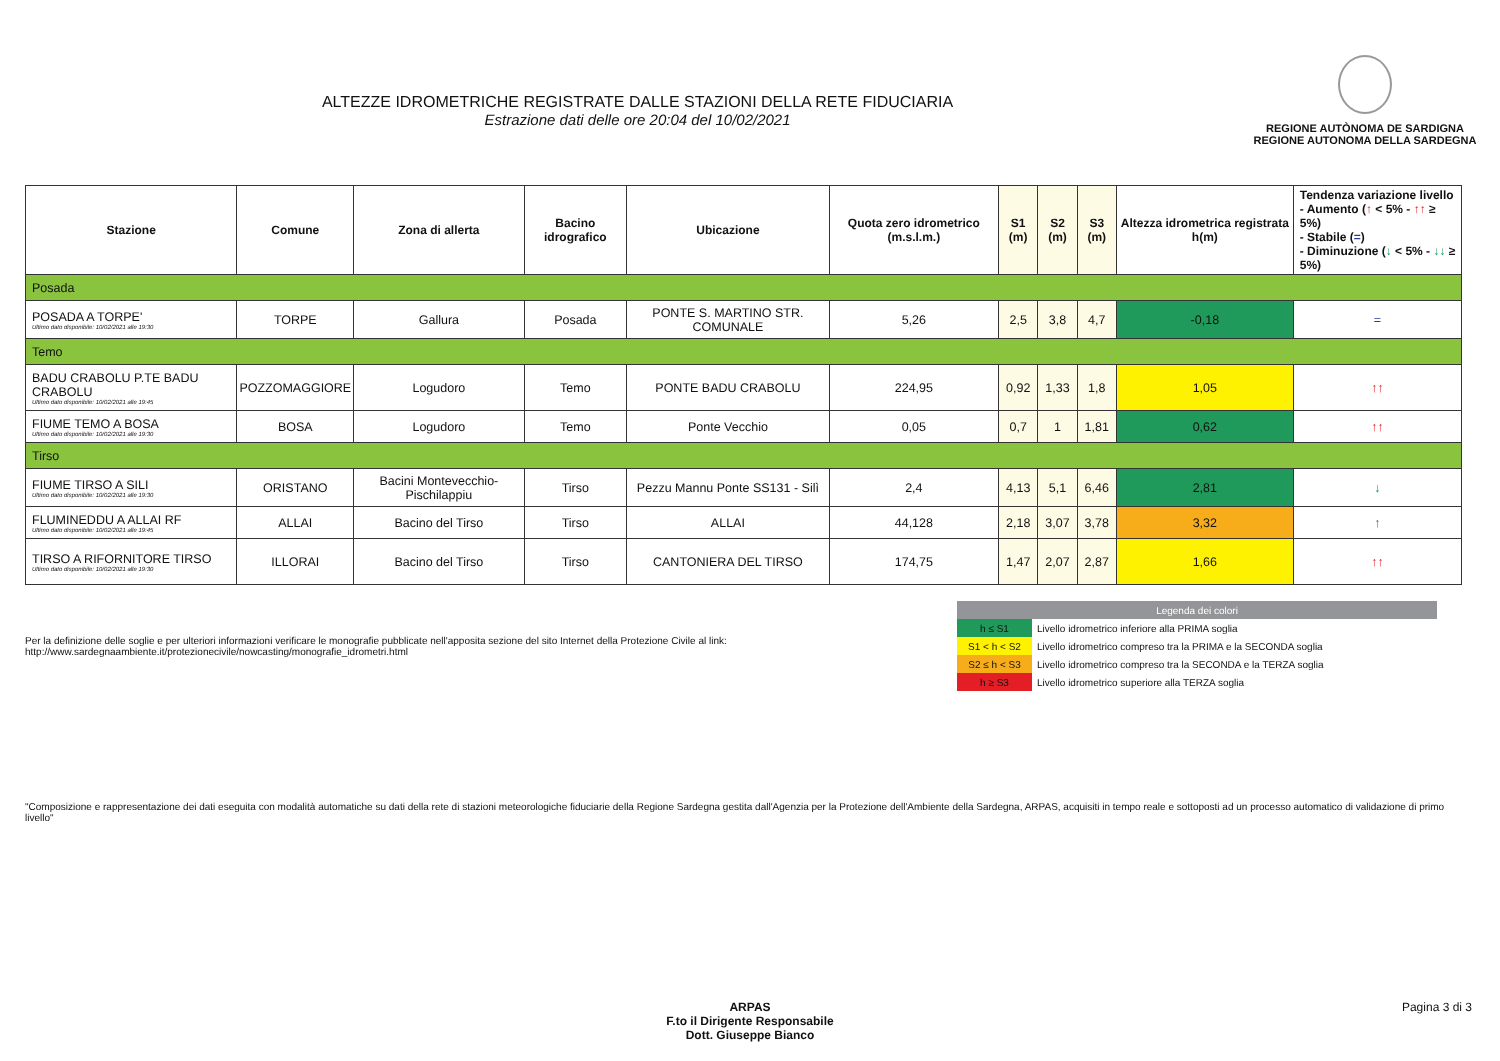ALTEZZE IDROMETRICHE REGISTRATE DALLE STAZIONI DELLA RETE FIDUCIARIA
Estrazione dati delle ore 20:04 del 10/02/2021
REGIONE AUTÒNOMA DE SARDIGNA
REGIONE AUTONOMA DELLA SARDEGNA
| Stazione | Comune | Zona di allerta | Bacino idrografico | Ubicazione | Quota zero idrometrico (m.s.l.m.) | S1 (m) | S2 (m) | S3 (m) | Altezza idrometrica registrata h(m) | Tendenza variazione livello - Aumento ( ↑ < 5% - ↑↑ ≥ 5%) - Stabile ( = ) - Diminuzione ( ↓ < 5% - ↓↓ ≥ 5%) |
| --- | --- | --- | --- | --- | --- | --- | --- | --- | --- | --- |
| Posada | | | | | | | | | | |
| POSADA A TORPE' Ultimo dato disponibile: 10/02/2021 alle 19:30 | TORPE | Gallura | Posada | PONTE S. MARTINO STR. COMUNALE | 5,26 | 2,5 | 3,8 | 4,7 | -0,18 | = |
| Temo | | | | | | | | | | |
| BADU CRABOLU P.TE BADU CRABOLU Ultimo dato disponibile: 10/02/2021 alle 19:45 | POZZOMAGGIORE | Logudoro | Temo | PONTE BADU CRABOLU | 224,95 | 0,92 | 1,33 | 1,8 | 1,05 | ↑↑ |
| FIUME TEMO A BOSA Ultimo dato disponibile: 10/02/2021 alle 19:30 | BOSA | Logudoro | Temo | Ponte Vecchio | 0,05 | 0,7 | 1 | 1,81 | 0,62 | ↑↑ |
| Tirso | | | | | | | | | | |
| FIUME TIRSO A SILI Ultimo dato disponibile: 10/02/2021 alle 19:30 | ORISTANO | Bacini Montevecchio-Pischilappiu | Tirso | Pezzu Mannu Ponte SS131 - Silì | 2,4 | 4,13 | 5,1 | 6,46 | 2,81 | ↓ |
| FLUMINEDDU A ALLAI RF Ultimo dato disponibile: 10/02/2021 alle 19:45 | ALLAI | Bacino del Tirso | Tirso | ALLAI | 44,128 | 2,18 | 3,07 | 3,78 | 3,32 | ↑ |
| TIRSO A RIFORNITORE TIRSO Ultimo dato disponibile: 10/02/2021 alle 19:30 | ILLORAI | Bacino del Tirso | Tirso | CANTONIERA DEL TIRSO | 174,75 | 1,47 | 2,07 | 2,87 | 1,66 | ↑↑ |
Per la definizione delle soglie e per ulteriori informazioni verificare le monografie pubblicate nell'apposita sezione del sito Internet della Protezione Civile al link:
http://www.sardegnaambiente.it/protezionecivile/nowcasting/monografie_idrometri.html
| Legenda dei colori | |
| h ≤ S1 | Livello idrometrico inferiore alla PRIMA soglia |
| S1 < h < S2 | Livello idrometrico compreso tra la PRIMA e la SECONDA soglia |
| S2 ≤ h < S3 | Livello idrometrico compreso tra la SECONDA e la TERZA soglia |
| h ≥ S3 | Livello idrometrico superiore alla TERZA soglia |
"Composizione e rappresentazione dei dati eseguita con modalità automatiche su dati della rete di stazioni meteorologiche fiduciarie della Regione Sardegna gestita dall'Agenzia per la Protezione dell'Ambiente della Sardegna, ARPAS, acquisiti in tempo reale e sottoposti ad un processo automatico di validazione di primo livello"
ARPAS
F.to il Dirigente Responsabile
Dott. Giuseppe Bianco
Pagina 3 di 3